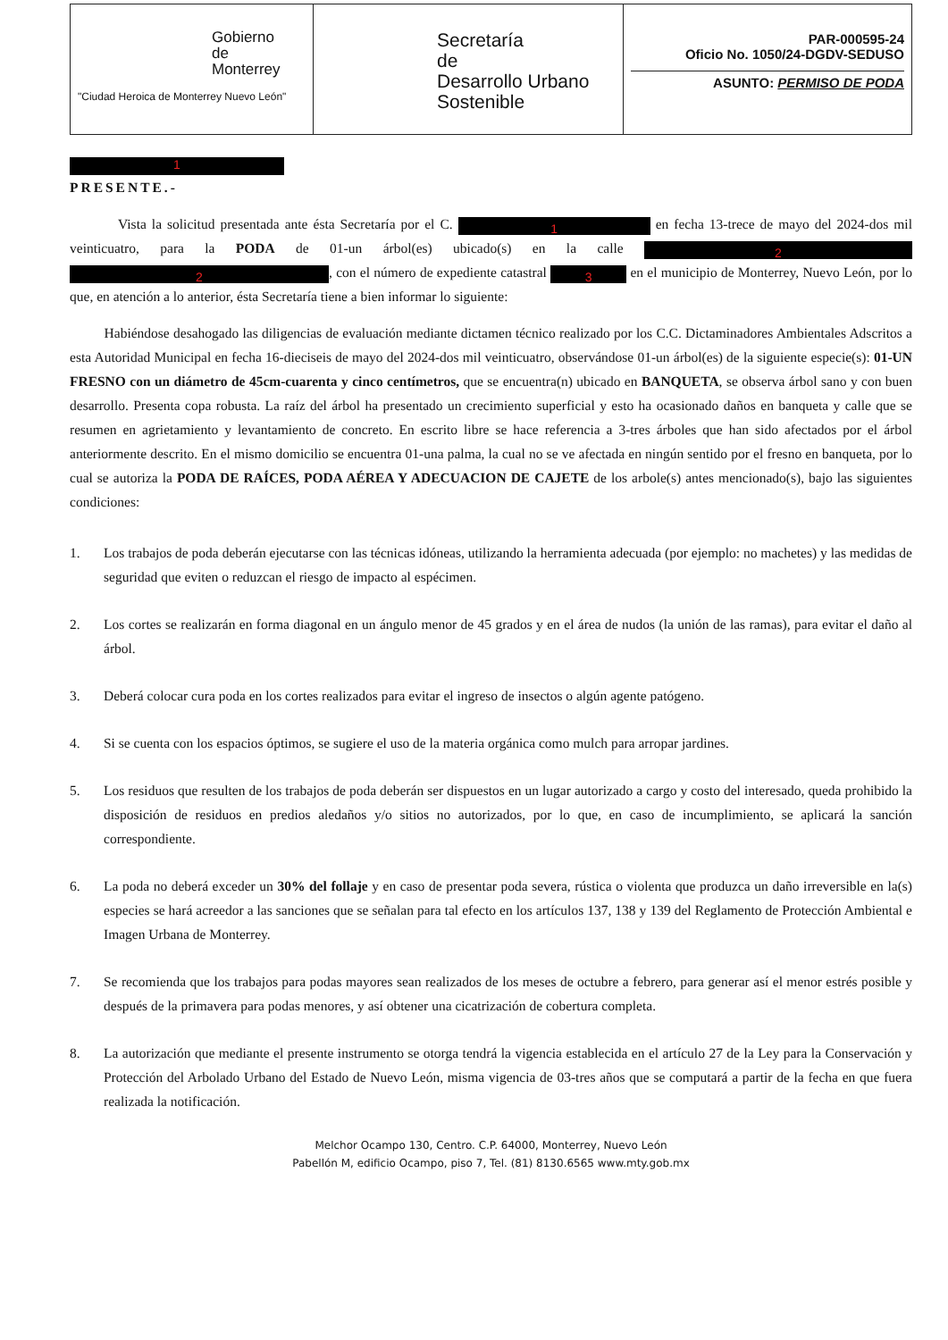Gobierno
de
Monterrey
"Ciudad Heroica de Monterrey Nuevo León"
Secretaría
de
Desarrollo Urbano
Sostenible
PAR-000595-24
Oficio No. 1050/24-DGDV-SEDUSO
ASUNTO: PERMISO DE PODA
1
PRESENTE.-
Vista la solicitud presentada ante ésta Secretaría por el C. 1 en fecha 13-trece de mayo del 2024-dos mil veinticuatro, para la PODA de 01-un árbol(es) ubicado(s) en la calle 2 2, con el número de expediente catastral 3 en el municipio de Monterrey, Nuevo León, por lo que, en atención a lo anterior, ésta Secretaría tiene a bien informar lo siguiente:
Habiéndose desahogado las diligencias de evaluación mediante dictamen técnico realizado por los C.C. Dictaminadores Ambientales Adscritos a esta Autoridad Municipal en fecha 16-dieciseis de mayo del 2024-dos mil veinticuatro, observándose 01-un árbol(es) de la siguiente especie(s): 01-UN FRESNO con un diámetro de 45cm-cuarenta y cinco centímetros, que se encuentra(n) ubicado en BANQUETA, se observa árbol sano y con buen desarrollo. Presenta copa robusta. La raíz del árbol ha presentado un crecimiento superficial y esto ha ocasionado daños en banqueta y calle que se resumen en agrietamiento y levantamiento de concreto. En escrito libre se hace referencia a 3-tres árboles que han sido afectados por el árbol anteriormente descrito. En el mismo domicilio se encuentra 01-una palma, la cual no se ve afectada en ningún sentido por el fresno en banqueta, por lo cual se autoriza la PODA DE RAÍCES, PODA AÉREA Y ADECUACION DE CAJETE de los arbole(s) antes mencionado(s), bajo las siguientes condiciones:
1. Los trabajos de poda deberán ejecutarse con las técnicas idóneas, utilizando la herramienta adecuada (por ejemplo: no machetes) y las medidas de seguridad que eviten o reduzcan el riesgo de impacto al espécimen.
2. Los cortes se realizarán en forma diagonal en un ángulo menor de 45 grados y en el área de nudos (la unión de las ramas), para evitar el daño al árbol.
3. Deberá colocar cura poda en los cortes realizados para evitar el ingreso de insectos o algún agente patógeno.
4. Si se cuenta con los espacios óptimos, se sugiere el uso de la materia orgánica como mulch para arropar jardines.
5. Los residuos que resulten de los trabajos de poda deberán ser dispuestos en un lugar autorizado a cargo y costo del interesado, queda prohibido la disposición de residuos en predios aledaños y/o sitios no autorizados, por lo que, en caso de incumplimiento, se aplicará la sanción correspondiente.
6. La poda no deberá exceder un 30% del follaje y en caso de presentar poda severa, rústica o violenta que produzca un daño irreversible en la(s) especies se hará acreedor a las sanciones que se señalan para tal efecto en los artículos 137, 138 y 139 del Reglamento de Protección Ambiental e Imagen Urbana de Monterrey.
7. Se recomienda que los trabajos para podas mayores sean realizados de los meses de octubre a febrero, para generar así el menor estrés posible y después de la primavera para podas menores, y así obtener una cicatrización de cobertura completa.
8. La autorización que mediante el presente instrumento se otorga tendrá la vigencia establecida en el artículo 27 de la Ley para la Conservación y Protección del Arbolado Urbano del Estado de Nuevo León, misma vigencia de 03-tres años que se computará a partir de la fecha en que fuera realizada la notificación.
Melchor Ocampo 130, Centro. C.P. 64000, Monterrey, Nuevo León
Pabellón M, edificio Ocampo, piso 7, Tel. (81) 8130.6565 www.mty.gob.mx